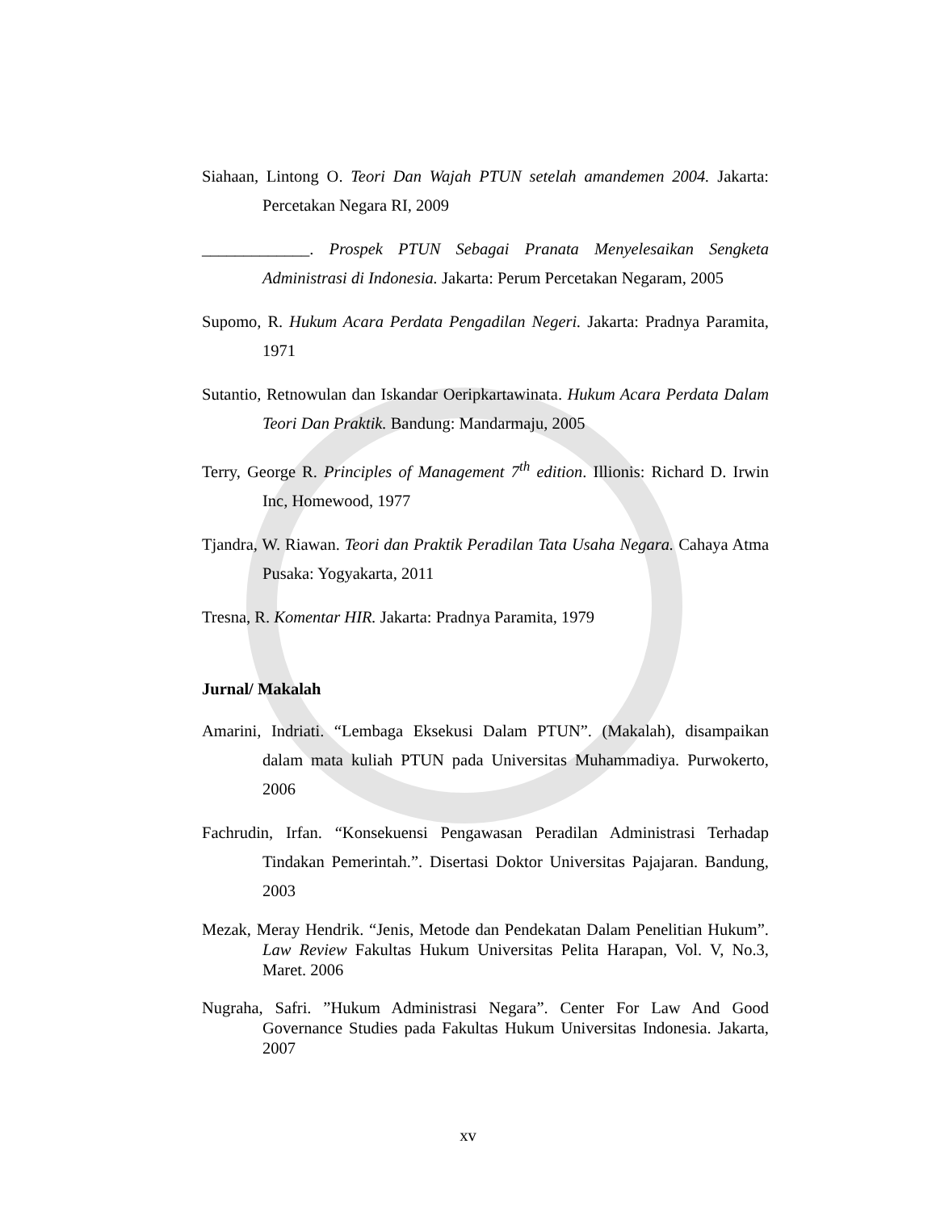Siahaan, Lintong O. Teori Dan Wajah PTUN setelah amandemen 2004. Jakarta: Percetakan Negara RI, 2009
_____________. Prospek PTUN Sebagai Pranata Menyelesaikan Sengketa Administrasi di Indonesia. Jakarta: Perum Percetakan Negaram, 2005
Supomo, R. Hukum Acara Perdata Pengadilan Negeri. Jakarta: Pradnya Paramita, 1971
Sutantio, Retnowulan dan Iskandar Oeripkartawinata. Hukum Acara Perdata Dalam Teori Dan Praktik. Bandung: Mandarmaju, 2005
Terry, George R. Principles of Management 7<sup>th</sup> edition. Illionis: Richard D. Irwin Inc, Homewood, 1977
Tjandra, W. Riawan. Teori dan Praktik Peradilan Tata Usaha Negara. Cahaya Atma Pusaka: Yogyakarta, 2011
Tresna, R. Komentar HIR. Jakarta: Pradnya Paramita, 1979
Jurnal/ Makalah
Amarini, Indriati. “Lembaga Eksekusi Dalam PTUN”. (Makalah), disampaikan dalam mata kuliah PTUN pada Universitas Muhammadiya. Purwokerto, 2006
Fachrudin, Irfan. “Konsekuensi Pengawasan Peradilan Administrasi Terhadap Tindakan Pemerintah.”. Disertasi Doktor Universitas Pajajaran. Bandung, 2003
Mezak, Meray Hendrik. “Jenis, Metode dan Pendekatan Dalam Penelitian Hukum”. Law Review Fakultas Hukum Universitas Pelita Harapan, Vol. V, No.3, Maret. 2006
Nugraha, Safri. ”Hukum Administrasi Negara”. Center For Law And Good Governance Studies pada Fakultas Hukum Universitas Indonesia. Jakarta, 2007
xv